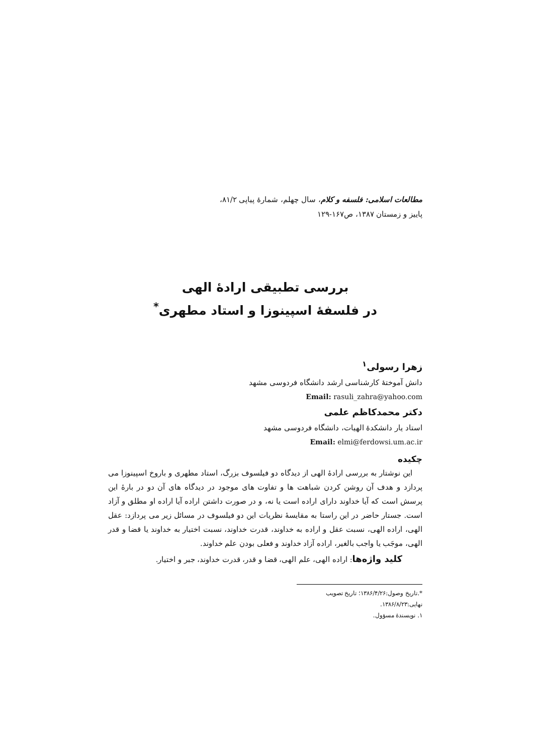مطالعات اسلامی: فلسفه و کلام، سال چهلم، شمارهٔ پیاپی ۸۱/۲،
پاییز و زمستان ۱۳۸۷، ص۱۶۷-۱۲۹
بررسی تطبیقی ارادهٔ الهی
در فلسفهٔ اسپینوزا و استاد مطهری<sup>*</sup>
زهرا رسولی<sup>۱</sup>
دانش آموختهٔ کارشناسی ارشد دانشگاه فردوسی مشهد
Email: rasuli_zahra@yahoo.com
دکتر محمدکاظم علمی
استاد یار دانشکدهٔ الهیات، دانشگاه فردوسی مشهد
Email: elmi@ferdowsi.um.ac.ir
چکیده
این نوشتار به بررسی ارادهٔ الهی از دیدگاه دو فیلسوف بزرگ، استاد مطهری و باروخ اسپینوزا می پردازد و هدف آن روشن کردن شباهت ها و تفاوت های موجود در دیدگاه های آن دو در بارهٔ این پرسش است که آیا خداوند دارای اراده است یا نه، و در صورت داشتن اراده آیا اراده او مطلق و آزاد است. جستار حاضر در این راستا به مقایسهٔ نظریات این دو فیلسوف در مسائل زیر می پردازد: عقل الهی، اراده الهی، نسبت عقل و اراده به خداوند، قدرت خداوند، نسبت اختیار به خداوند یا قضا و قدر الهی، موجَب یا واجب بالغیر، اراده آزاد خداوند و فعلی بودن علم خداوند.
کلید واژه‌ها: اراده الهی، علم الهی، قضا و قدر، قدرت خداوند، جبر و اختیار.
*.تاریخ وصول:۱۳۸۶/۴/۲۶؛ تاریخ تصویب نهایی:۱۳۸۶/۸/۲۳.
۱. نویسندهٔ مسؤول.